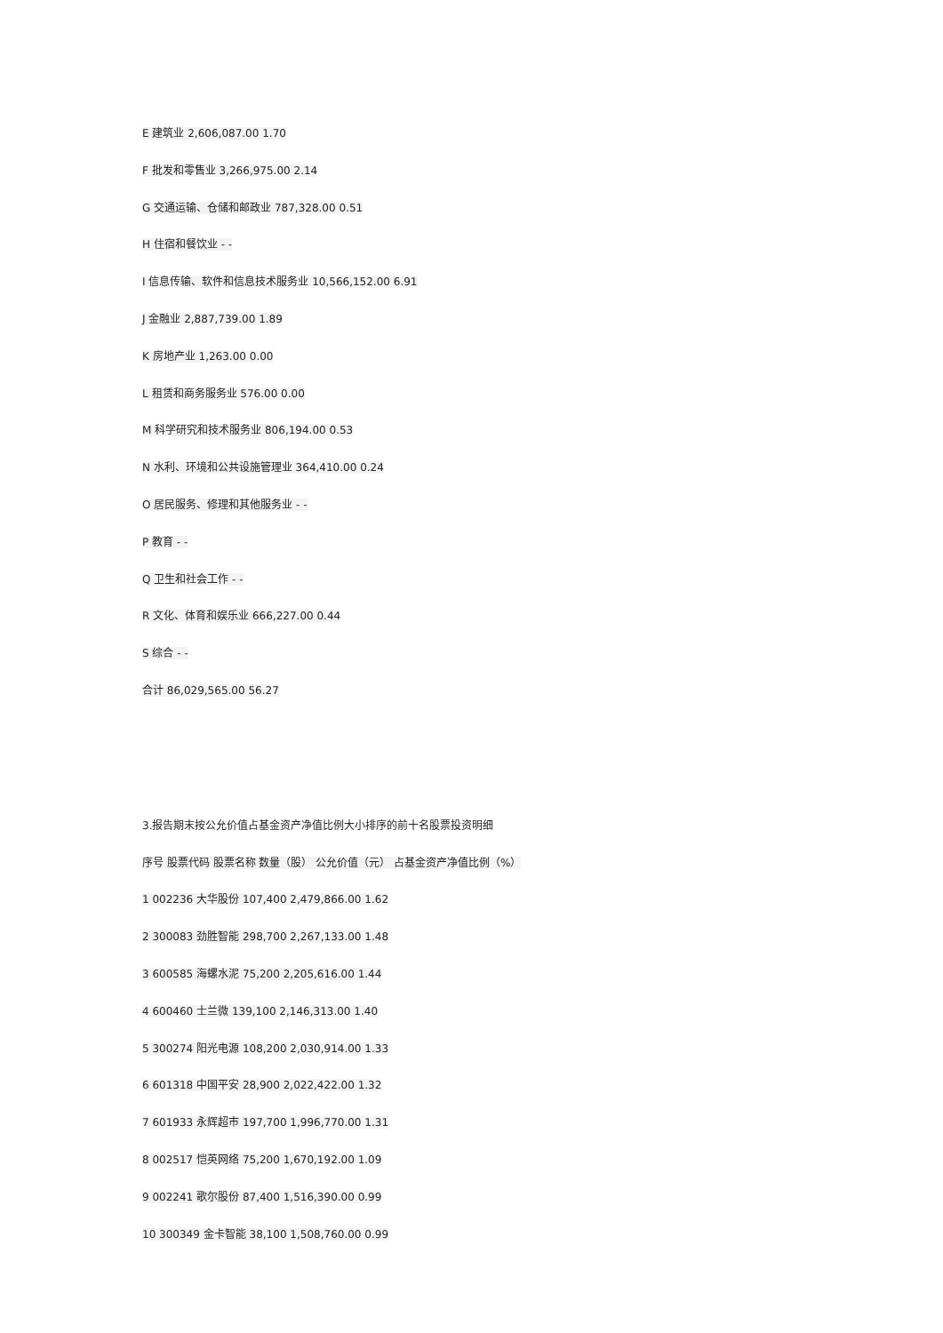E 建筑业 2,606,087.00 1.70
F 批发和零售业 3,266,975.00 2.14
G 交通运输、仓储和邮政业 787,328.00 0.51
H 住宿和餐饮业 - -
I 信息传输、软件和信息技术服务业 10,566,152.00 6.91
J 金融业 2,887,739.00 1.89
K 房地产业 1,263.00 0.00
L 租赁和商务服务业 576.00 0.00
M 科学研究和技术服务业 806,194.00 0.53
N 水利、环境和公共设施管理业 364,410.00 0.24
O 居民服务、修理和其他服务业 - -
P 教育 - -
Q 卫生和社会工作 - -
R 文化、体育和娱乐业 666,227.00 0.44
S 综合 - -
合计 86,029,565.00 56.27
3.报告期末按公允价值占基金资产净值比例大小排序的前十名股票投资明细
序号 股票代码 股票名称 数量（股） 公允价值（元） 占基金资产净值比例（%）
1 002236 大华股份 107,400 2,479,866.00 1.62
2 300083 劲胜智能 298,700 2,267,133.00 1.48
3 600585 海螺水泥 75,200 2,205,616.00 1.44
4 600460 士兰微 139,100 2,146,313.00 1.40
5 300274 阳光电源 108,200 2,030,914.00 1.33
6 601318 中国平安 28,900 2,022,422.00 1.32
7 601933 永辉超市 197,700 1,996,770.00 1.31
8 002517 恺英网络 75,200 1,670,192.00 1.09
9 002241 歌尔股份 87,400 1,516,390.00 0.99
10 300349 金卡智能 38,100 1,508,760.00 0.99